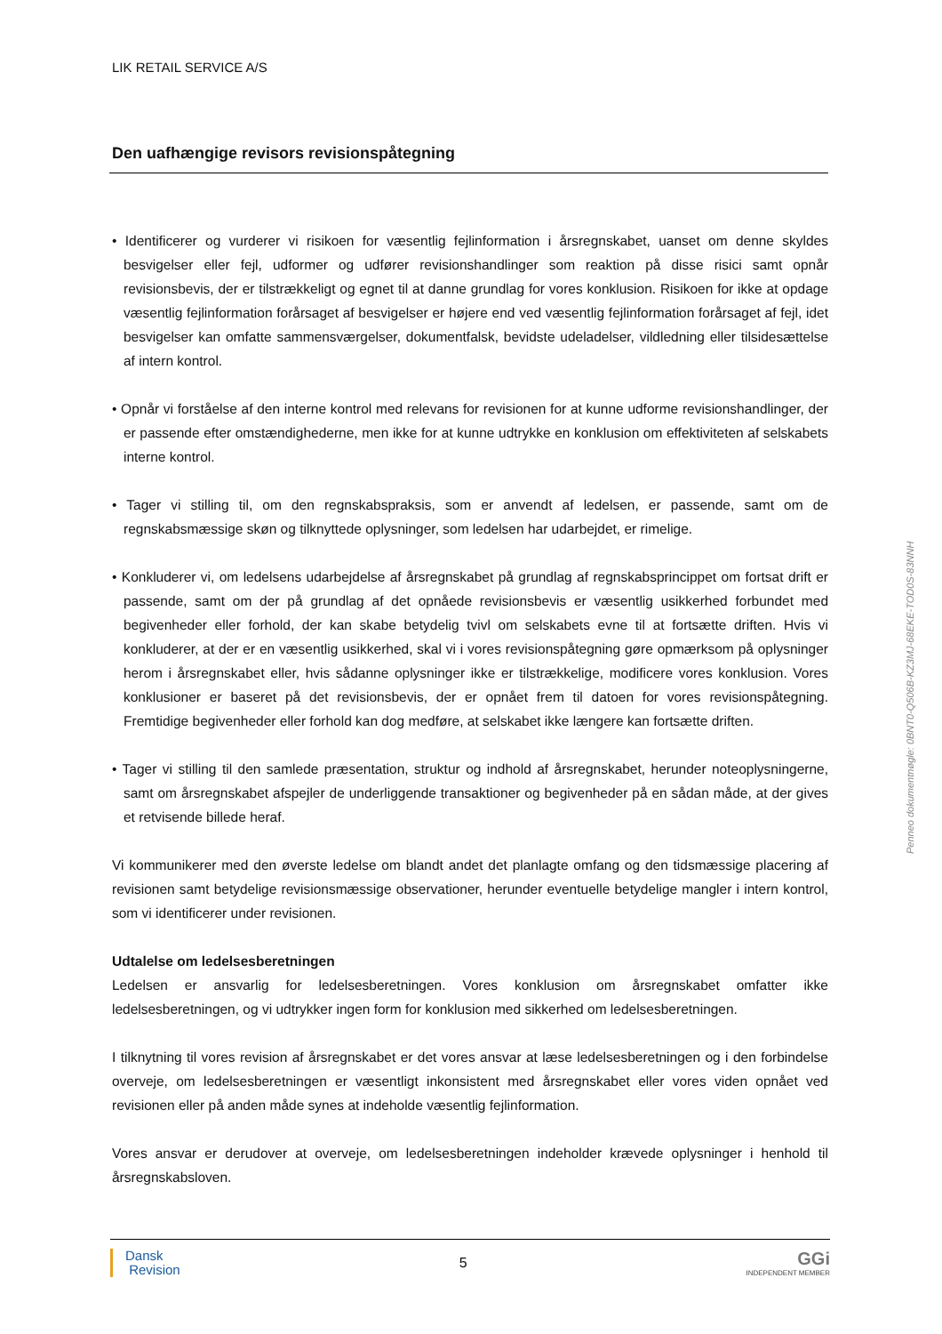LIK RETAIL SERVICE A/S
Den uafhængige revisors revisionspåtegning
• Identificerer og vurderer vi risikoen for væsentlig fejlinformation i årsregnskabet, uanset om denne skyldes besvigelser eller fejl, udformer og udfører revisionshandlinger som reaktion på disse risici samt opnår revisionsbevis, der er tilstrækkeligt og egnet til at danne grundlag for vores konklusion. Risikoen for ikke at opdage væsentlig fejlinformation forårsaget af besvigelser er højere end ved væsentlig fejlinformation forårsaget af fejl, idet besvigelser kan omfatte sammensværgelser, dokumentfalsk, bevidste udeladelser, vildledning eller tilsidesættelse af intern kontrol.
• Opnår vi forståelse af den interne kontrol med relevans for revisionen for at kunne udforme revisionshandlinger, der er passende efter omstændighederne, men ikke for at kunne udtrykke en konklusion om effektiviteten af selskabets interne kontrol.
• Tager vi stilling til, om den regnskabspraksis, som er anvendt af ledelsen, er passende, samt om de regnskabsmæssige skøn og tilknyttede oplysninger, som ledelsen har udarbejdet, er rimelige.
• Konkluderer vi, om ledelsens udarbejdelse af årsregnskabet på grundlag af regnskabsprincippet om fortsat drift er passende, samt om der på grundlag af det opnåede revisionsbevis er væsentlig usikkerhed forbundet med begivenheder eller forhold, der kan skabe betydelig tvivl om selskabets evne til at fortsætte driften. Hvis vi konkluderer, at der er en væsentlig usikkerhed, skal vi i vores revisionspåtegning gøre opmærksom på oplysninger herom i årsregnskabet eller, hvis sådanne oplysninger ikke er tilstrækkelige, modificere vores konklusion. Vores konklusioner er baseret på det revisionsbevis, der er opnået frem til datoen for vores revisionspåtegning. Fremtidige begivenheder eller forhold kan dog medføre, at selskabet ikke længere kan fortsætte driften.
• Tager vi stilling til den samlede præsentation, struktur og indhold af årsregnskabet, herunder noteoplysningerne, samt om årsregnskabet afspejler de underliggende transaktioner og begivenheder på en sådan måde, at der gives et retvisende billede heraf.
Vi kommunikerer med den øverste ledelse om blandt andet det planlagte omfang og den tidsmæssige placering af revisionen samt betydelige revisionsmæssige observationer, herunder eventuelle betydelige mangler i intern kontrol, som vi identificerer under revisionen.
Udtalelse om ledelsesberetningen
Ledelsen er ansvarlig for ledelsesberetningen. Vores konklusion om årsregnskabet omfatter ikke ledelsesberetningen, og vi udtrykker ingen form for konklusion med sikkerhed om ledelsesberetningen.
I tilknytning til vores revision af årsregnskabet er det vores ansvar at læse ledelsesberetningen og i den forbindelse overveje, om ledelsesberetningen er væsentligt inkonsistent med årsregnskabet eller vores viden opnået ved revisionen eller på anden måde synes at indeholde væsentlig fejlinformation.
Vores ansvar er derudover at overveje, om ledelsesberetningen indeholder krævede oplysninger i henhold til årsregnskabsloven.
Dansk
Revision
5
GGi
INDEPENDENT MEMBER
Penneo dokumentnøgle: 0BNT0-Q506B-KZ3MJ-68EKE-TOD0S-83NNH